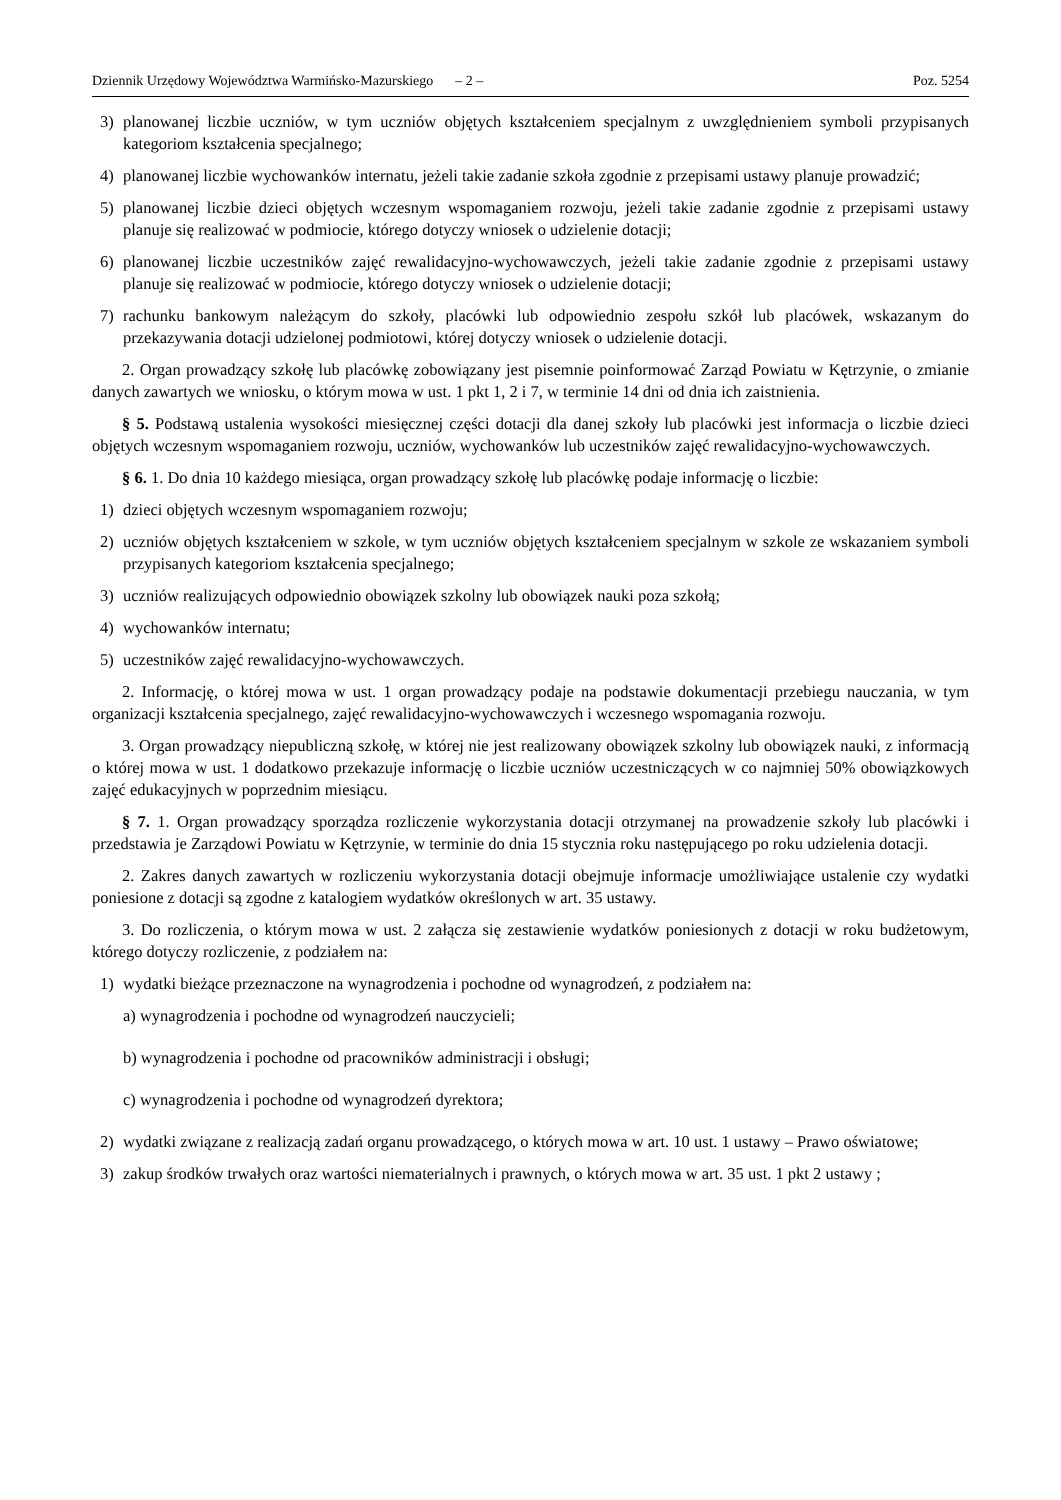Dziennik Urzędowy Województwa Warmińsko-Mazurskiego – 2 – Poz. 5254
3) planowanej liczbie uczniów, w tym uczniów objętych kształceniem specjalnym z uwzględnieniem symboli przypisanych kategoriom kształcenia specjalnego;
4) planowanej liczbie wychowanków internatu, jeżeli takie zadanie szkoła zgodnie z przepisami ustawy planuje prowadzić;
5) planowanej liczbie dzieci objętych wczesnym wspomaganiem rozwoju, jeżeli takie zadanie zgodnie z przepisami ustawy planuje się realizować w podmiocie, którego dotyczy wniosek o udzielenie dotacji;
6) planowanej liczbie uczestników zajęć rewalidacyjno-wychowawczych, jeżeli takie zadanie zgodnie z przepisami ustawy planuje się realizować w podmiocie, którego dotyczy wniosek o udzielenie dotacji;
7) rachunku bankowym należącym do szkoły, placówki lub odpowiednio zespołu szkół lub placówek, wskazanym do przekazywania dotacji udzielonej podmiotowi, której dotyczy wniosek o udzielenie dotacji.
2. Organ prowadzący szkołę lub placówkę zobowiązany jest pisemnie poinformować Zarząd Powiatu w Kętrzynie, o zmianie danych zawartych we wniosku, o którym mowa w ust. 1 pkt 1, 2 i 7, w terminie 14 dni od dnia ich zaistnienia.
§ 5. Podstawą ustalenia wysokości miesięcznej części dotacji dla danej szkoły lub placówki jest informacja o liczbie dzieci objętych wczesnym wspomaganiem rozwoju, uczniów, wychowanków lub uczestników zajęć rewalidacyjno-wychowawczych.
§ 6. 1. Do dnia 10 każdego miesiąca, organ prowadzący szkołę lub placówkę podaje informację o liczbie:
1) dzieci objętych wczesnym wspomaganiem rozwoju;
2) uczniów objętych kształceniem w szkole, w tym uczniów objętych kształceniem specjalnym w szkole ze wskazaniem symboli przypisanych kategoriom kształcenia specjalnego;
3) uczniów realizujących odpowiednio obowiązek szkolny lub obowiązek nauki poza szkołą;
4) wychowanków internatu;
5) uczestników zajęć rewalidacyjno-wychowawczych.
2. Informację, o której mowa w ust. 1 organ prowadzący podaje na podstawie dokumentacji przebiegu nauczania, w tym organizacji kształcenia specjalnego, zajęć rewalidacyjno-wychowawczych i wczesnego wspomagania rozwoju.
3. Organ prowadzący niepubliczną szkołę, w której nie jest realizowany obowiązek szkolny lub obowiązek nauki, z informacją o której mowa w ust. 1 dodatkowo przekazuje informację o liczbie uczniów uczestniczących w co najmniej 50% obowiązkowych zajęć edukacyjnych w poprzednim miesiącu.
§ 7. 1. Organ prowadzący sporządza rozliczenie wykorzystania dotacji otrzymanej na prowadzenie szkoły lub placówki i przedstawia je Zarządowi Powiatu w Kętrzynie, w terminie do dnia 15 stycznia roku następującego po roku udzielenia dotacji.
2. Zakres danych zawartych w rozliczeniu wykorzystania dotacji obejmuje informacje umożliwiające ustalenie czy wydatki poniesione z dotacji są zgodne z katalogiem wydatków określonych w art. 35 ustawy.
3. Do rozliczenia, o którym mowa w ust. 2 załącza się zestawienie wydatków poniesionych z dotacji w roku budżetowym, którego dotyczy rozliczenie, z podziałem na:
1) wydatki bieżące przeznaczone na wynagrodzenia i pochodne od wynagrodzeń, z podziałem na:
a) wynagrodzenia i pochodne od wynagrodzeń nauczycieli;
b) wynagrodzenia i pochodne od pracowników administracji i obsługi;
c) wynagrodzenia i pochodne od wynagrodzeń dyrektora;
2) wydatki związane z realizacją zadań organu prowadzącego, o których mowa w art. 10 ust. 1 ustawy – Prawo oświatowe;
3) zakup środków trwałych oraz wartości niematerialnych i prawnych, o których mowa w art. 35 ust. 1 pkt 2 ustawy ;